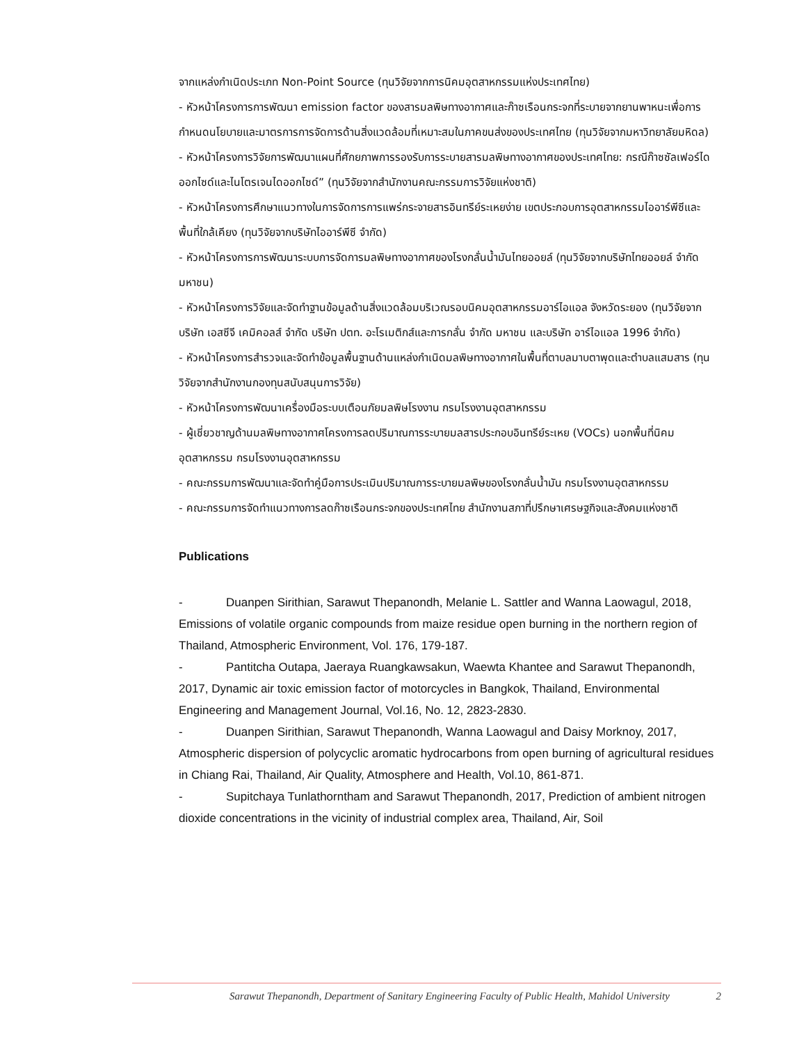จากแหล่งกำเนิดประเภท Non-Point Source (ทุนวิจัยจากการนิคมอุตสาหกรรมแห่งประเทศไทย)
- หัวหน้าโครงการการพัฒนา emission factor ของสารมลพิษทางอากาศและก๊าซเรือนกระจกที่ระบายจากยานพาหนะเพื่อการกำหนดนโยบายและมาตรการการจัดการด้านสิ่งแวดล้อมที่เหมาะสมในภาคขนส่งของประเทศไทย (ทุนวิจัยจากมหาวิทยาลัยมหิดล)
- หัวหน้าโครงการวิจัยการพัฒนาแผนที่ศักยภาพการรองรับการระบายสารมลพิษทางอากาศของประเทศไทย: กรณีก๊าซซัลเฟอร์ไดออกไซด์และไนโตรเจนไดออกไซด์” (ทุนวิจัยจากสำนักงานคณะกรรมการวิจัยแห่งชาติ)
- หัวหน้าโครงการศึกษาแนวทางในการจัดการการแพร่กระจายสารอินทรีย์ระเหยง่าย เขตประกอบการอุตสาหกรรมไออาร์พีซีและพื้นที่ใกล้เคียง (ทุนวิจัยจากบริษัทไออาร์พีซี จำกัด)
- หัวหน้าโครงการการพัฒนาระบบการจัดการมลพิษทางอากาศของโรงกลั่นน้ำมันไทยออยล์ (ทุนวิจัยจากบริษัทไทยออยล์ จำกัด มหาชน)
- หัวหน้าโครงการวิจัยและจัดทำฐานข้อมูลด้านสิ่งแวดล้อมบริเวณรอบนิคมอุตสาหกรรมอาร์ไอแอล จังหวัดระยอง (ทุนวิจัยจาก บริษัท เอสซีจี เคมิคอลส์ จำกัด บริษัท ปตท. อะโรเมติกส์และการกลั่น จำกัด มหาชน และบริษัท อาร์ไอแอล 1996 จำกัด)
- หัวหน้าโครงการสำรวจและจัดทำข้อมูลพื้นฐานด้านแหล่งกำเนิดมลพิษทางอากาศในพื้นที่ตาบลมาบตาพุดและตำบลแสมสาร (ทุนวิจัยจากสำนักงานกองทุนสนับสนุนการวิจัย)
- หัวหน้าโครงการพัฒนาเครื่องมือระบบเตือนภัยมลพิษโรงงาน กรมโรงงานอุตสาหกรรม
- ผู้เชี่ยวชาญด้านมลพิษทางอากาศโครงการลดปริมาณการระบายมลสารประกอบอินทรีย์ระเหย (VOCs) นอกพื้นที่นิคมอุตสาหกรรม กรมโรงงานอุตสาหกรรม
- คณะกรรมการพัฒนาและจัดทำคู่มือการประเมินปริมาณการระบายมลพิษของโรงกลั่นน้ำมัน กรมโรงงานอุตสาหกรรม
- คณะกรรมการจัดทำแนวทางการลดก๊าซเรือนกระจกของประเทศไทย สำนักงานสภาที่ปรึกษาเศรษฐกิจและสังคมแห่งชาติ
Publications
- Duanpen Sirithian, Sarawut Thepanondh, Melanie L. Sattler and Wanna Laowagul, 2018, Emissions of volatile organic compounds from maize residue open burning in the northern region of Thailand, Atmospheric Environment, Vol. 176, 179-187.
- Pantitcha Outapa, Jaeraya Ruangkawsakun, Waewta Khantee and Sarawut Thepanondh, 2017, Dynamic air toxic emission factor of motorcycles in Bangkok, Thailand, Environmental Engineering and Management Journal, Vol.16, No. 12, 2823-2830.
- Duanpen Sirithian, Sarawut Thepanondh, Wanna Laowagul and Daisy Morknoy, 2017, Atmospheric dispersion of polycyclic aromatic hydrocarbons from open burning of agricultural residues in Chiang Rai, Thailand, Air Quality, Atmosphere and Health, Vol.10, 861-871.
- Supitchaya Tunlathorntham and Sarawut Thepanondh, 2017, Prediction of ambient nitrogen dioxide concentrations in the vicinity of industrial complex area, Thailand, Air, Soil
Sarawut Thepanondh, Department of Sanitary Engineering Faculty of Public Health, Mahidol University 2